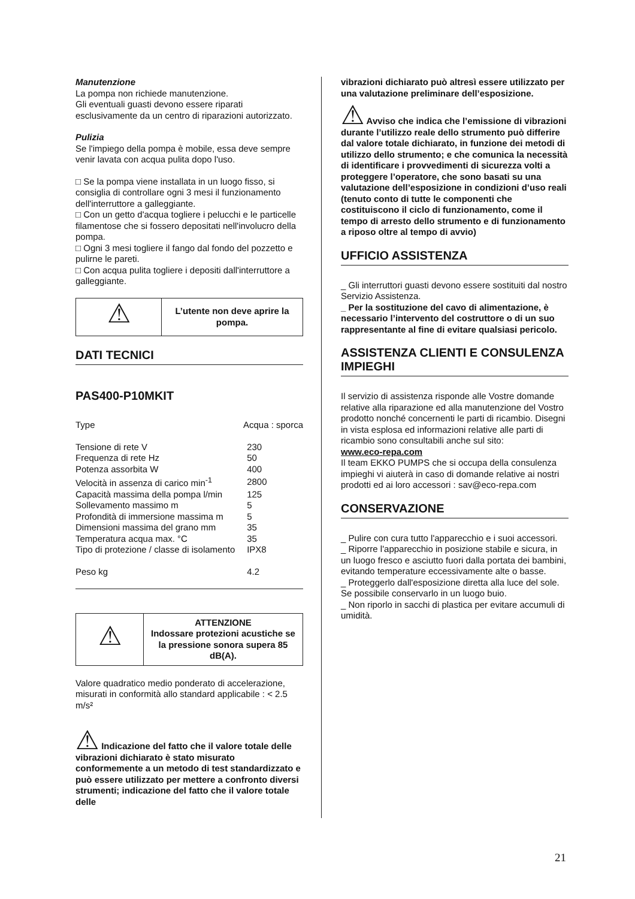Manutenzione
La pompa non richiede manutenzione.
Gli eventuali guasti devono essere riparati esclusivamente da un centro di riparazioni autorizzato.
Pulizia
Se l'impiego della pompa è mobile, essa deve sempre venir lavata con acqua pulita dopo l'uso.
□ Se la pompa viene installata in un luogo fisso, si consiglia di controllare ogni 3 mesi il funzionamento dell'interruttore a galleggiante.
□ Con un getto d'acqua togliere i pelucchi e le particelle filamentose che si fossero depositati nell'involucro della pompa.
□ Ogni 3 mesi togliere il fango dal fondo del pozzetto e pulirne le pareti.
□ Con acqua pulita togliere i depositi dall'interruttore a galleggiante.
| ⚠ | L’utente non deve aprire la pompa. |
DATI TECNICI
PAS400-P10MKIT
| Type | Acqua : sporca |
| Tensione di rete V | 230 |
| Frequenza di rete Hz | 50 |
| Potenza assorbita W | 400 |
| Velocità in assenza di carico min<sup>-1</sup> | 2800 |
| Capacità massima della pompa l/min | 125 |
| Sollevamento massimo m | 5 |
| Profondità di immersione massima m | 5 |
| Dimensioni massima del grano mm | 35 |
| Temperatura acqua max. °C | 35 |
| Tipo di protezione / classe di isolamento | IPX8 |
| Peso kg | 4.2 |
| ⚠ | ATTENZIONE Indossare protezioni acustiche se la pressione sonora supera 85 dB(A). |
Valore quadratico medio ponderato di accelerazione, misurati in conformità allo standard applicabile : < 2.5 m/s²
⚠ Indicazione del fatto che il valore totale delle vibrazioni dichiarato è stato misurato conformemente a un metodo di test standardizzato e può essere utilizzato per mettere a confronto diversi strumenti; indicazione del fatto che il valore totale delle
vibrazioni dichiarato può altresì essere utilizzato per una valutazione preliminare dell’esposizione.
⚠ Avviso che indica che l’emissione di vibrazioni durante l’utilizzo reale dello strumento può differire dal valore totale dichiarato, in funzione dei metodi di utilizzo dello strumento; e che comunica la necessità di identificare i provvedimenti di sicurezza volti a proteggere l’operatore, che sono basati su una valutazione dell’esposizione in condizioni d’uso reali (tenuto conto di tutte le componenti che costituiscono il ciclo di funzionamento, come il tempo di arresto dello strumento e di funzionamento a riposo oltre al tempo di avvio)
UFFICIO ASSISTENZA
_ Gli interruttori guasti devono essere sostituiti dal nostro Servizio Assistenza.
_ Per la sostituzione del cavo di alimentazione, è necessario l’intervento del costruttore o di un suo rappresentante al fine di evitare qualsiasi pericolo.
ASSISTENZA CLIENTI E CONSULENZA IMPIEGHI
Il servizio di assistenza risponde alle Vostre domande relative alla riparazione ed alla manutenzione del Vostro prodotto nonché concernenti le parti di ricambio. Disegni in vista esplosa ed informazioni relative alle parti di ricambio sono consultabili anche sul sito:
www.eco-repa.com
Il team EKKO PUMPS che si occupa della consulenza impieghi vi aiuterà in caso di domande relative ai nostri prodotti ed ai loro accessori : sav@eco-repa.com
CONSERVAZIONE
_ Pulire con cura tutto l'apparecchio e i suoi accessori.
_ Riporre l'apparecchio in posizione stabile e sicura, in un luogo fresco e asciutto fuori dalla portata dei bambini, evitando temperature eccessivamente alte o basse.
_ Proteggerlo dall'esposizione diretta alla luce del sole. Se possibile conservarlo in un luogo buio.
_ Non riporlo in sacchi di plastica per evitare accumuli di umidità.
21